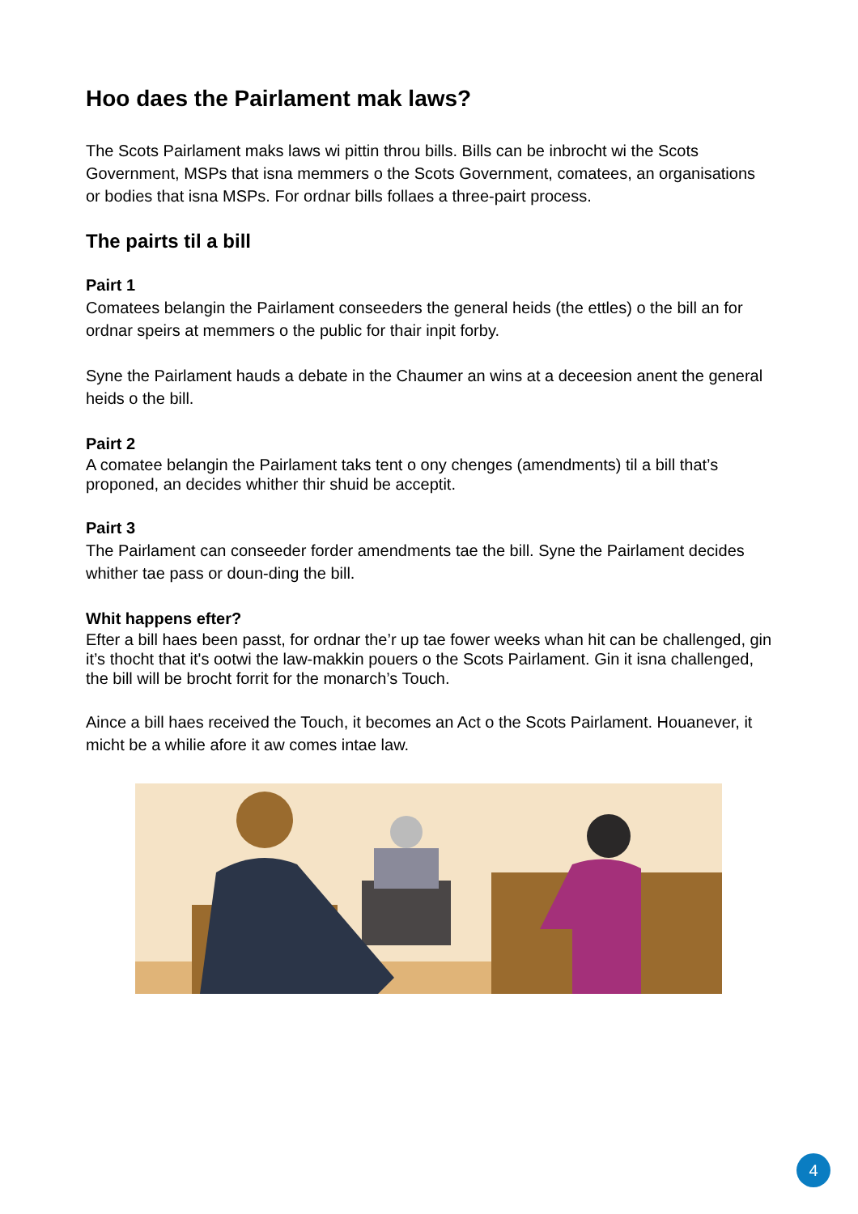Hoo daes the Pairlament mak laws?
The Scots Pairlament maks laws wi pittin throu bills. Bills can be inbrocht wi the Scots Government, MSPs that isna memmers o the Scots Government, comatees, an organisations or bodies that isna MSPs. For ordnar bills follaes a three-pairt process.
The pairts til a bill
Pairt 1
Comatees belangin the Pairlament conseeders the general heids (the ettles) o the bill an for ordnar speirs at memmers o the public for thair inpit forby.
Syne the Pairlament hauds a debate in the Chaumer an wins at a deceesion anent the general heids o the bill.
Pairt 2
A comatee belangin the Pairlament taks tent o ony chenges (amendments) til a bill that’s proponed, an decides whither thir shuid be acceptit.
Pairt 3
The Pairlament can conseeder forder amendments tae the bill. Syne the Pairlament decides whither tae pass or doun-ding the bill.
Whit happens efter?
Efter a bill haes been passt, for ordnar the’r up tae fower weeks whan hit can be challenged, gin it’s thocht that it's ootwi the law-makkin pouers o the Scots Pairlament. Gin it isna challenged, the bill will be brocht forrit for the monarch’s Touch.
Aince a bill haes received the Touch, it becomes an Act o the Scots Pairlament. Houanever, it micht be a whilie afore it aw comes intae law.
4